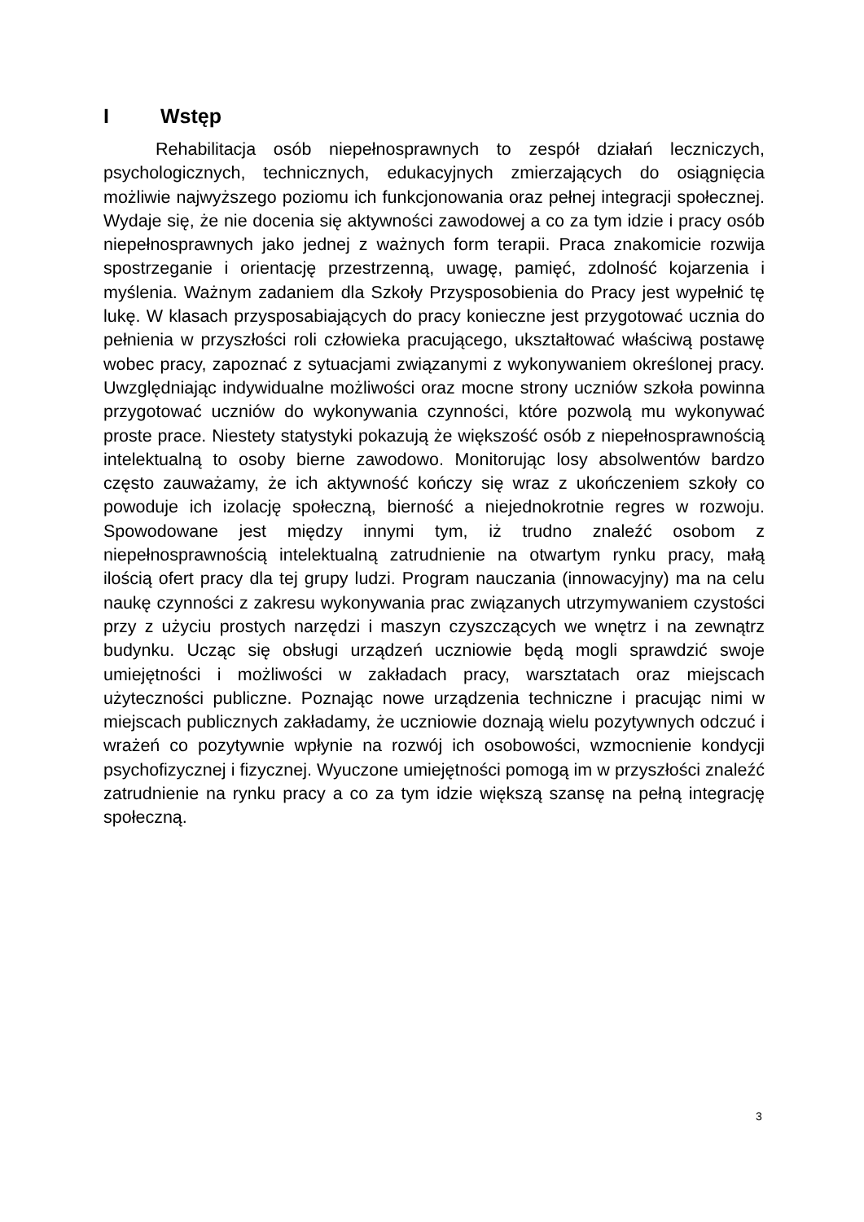I Wstęp
Rehabilitacja osób niepełnosprawnych to zespół działań leczniczych, psychologicznych, technicznych, edukacyjnych zmierzających do osiągnięcia możliwie najwyższego poziomu ich funkcjonowania oraz pełnej integracji społecznej. Wydaje się, że nie docenia się aktywności zawodowej a co za tym idzie i pracy osób niepełnosprawnych jako jednej z ważnych form terapii. Praca znakomicie rozwija spostrzeganie i orientację przestrzenną, uwagę, pamięć, zdolność kojarzenia i myślenia. Ważnym zadaniem dla Szkoły Przysposobienia do Pracy jest wypełnić tę lukę. W klasach przysposabiających do pracy konieczne jest przygotować ucznia do pełnienia w przyszłości roli człowieka pracującego, ukształtować właściwą postawę wobec pracy, zapoznać z sytuacjami związanymi z wykonywaniem określonej pracy. Uwzględniając indywidualne możliwości oraz mocne strony uczniów szkoła powinna przygotować uczniów do wykonywania czynności, które pozwolą mu wykonywać proste prace. Niestety statystyki pokazują że większość osób z niepełnosprawnością intelektualną to osoby bierne zawodowo. Monitorując losy absolwentów bardzo często zauważamy, że ich aktywność kończy się wraz z ukończeniem szkoły co powoduje ich izolację społeczną, bierność a niejednokrotnie regres w rozwoju. Spowodowane jest między innymi tym, iż trudno znaleźć osobom z niepełnosprawnością intelektualną zatrudnienie na otwartym rynku pracy, małą ilością ofert pracy dla tej grupy ludzi. Program nauczania (innowacyjny) ma na celu naukę czynności z zakresu wykonywania prac związanych utrzymywaniem czystości przy z użyciu prostych narzędzi i maszyn czyszczących we wnętrz i na zewnątrz budynku. Ucząc się obsługi urządzeń uczniowie będą mogli sprawdzić swoje umiejętności i możliwości w zakładach pracy, warsztatach oraz miejscach użyteczności publiczne. Poznając nowe urządzenia techniczne i pracując nimi w miejscach publicznych zakładamy, że uczniowie doznają wielu pozytywnych odczuć i wrażeń co pozytywnie wpłynie na rozwój ich osobowości, wzmocnienie kondycji psychofizycznej i fizycznej. Wyuczone umiejętności pomogą im w przyszłości znaleźć zatrudnienie na rynku pracy a co za tym idzie większą szansę na pełną integrację społeczną.
3